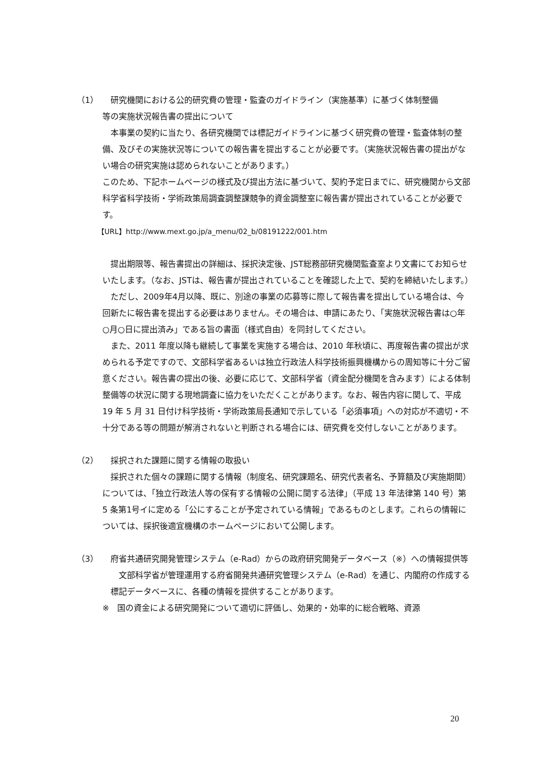（1） 研究機関における公的研究費の管理・監査のガイドライン（実施基準）に基づく体制整備
等の実施状況報告書の提出について
　本事業の契約に当たり、各研究機関では標記ガイドラインに基づく研究費の管理・監査体制の整備、及びその実施状況等についての報告書を提出することが必要です。（実施状況報告書の提出がない場合の研究実施は認められないことがあります。）
このため、下記ホームページの様式及び提出方法に基づいて、契約予定日までに、研究機関から文部科学省科学技術・学術政策局調査調整課競争的資金調整室に報告書が提出されていることが必要です。
【URL】http://www.mext.go.jp/a_menu/02_b/08191222/001.htm
　提出期限等、報告書提出の詳細は、採択決定後、JST総務部研究機関監査室より文書にてお知らせいたします。（なお、JSTは、報告書が提出されていることを確認した上で、契約を締結いたします。）
　ただし、2009年4月以降、既に、別途の事業の応募等に際して報告書を提出している場合は、今回新たに報告書を提出する必要はありません。その場合は、申請にあたり、「実施状況報告書は○年○月○日に提出済み」である旨の書面（様式自由）を同封してください。
　また、2011 年度以降も継続して事業を実施する場合は、2010 年秋頃に、再度報告書の提出が求められる予定ですので、文部科学省あるいは独立行政法人科学技術振興機構からの周知等に十分ご留意ください。報告書の提出の後、必要に応じて、文部科学省（資金配分機関を含みます）による体制整備等の状況に関する現地調査に協力をいただくことがあります。なお、報告内容に関して、平成 19 年 5 月 31 日付け科学技術・学術政策局長通知で示している「必須事項」への対応が不適切・不十分である等の問題が解消されないと判断される場合には、研究費を交付しないことがあります。
（2） 採択された課題に関する情報の取扱い
　採択された個々の課題に関する情報（制度名、研究課題名、研究代表者名、予算額及び実施期間）については、「独立行政法人等の保有する情報の公開に関する法律」（平成 13 年法律第 140 号）第 5 条第1号イに定める「公にすることが予定されている情報」であるものとします。これらの情報については、採択後適宜機構のホームページにおいて公開します。
（3） 府省共通研究開発管理システム（e-Rad）からの政府研究開発データベース（※）への情報提供等
　文部科学省が管理運用する府省開発共通研究管理システム（e-Rad）を通じ、内閣府の作成する標記データベースに、各種の情報を提供することがあります。
※　国の資金による研究開発について適切に評価し、効果的・効率的に総合戦略、資源
20